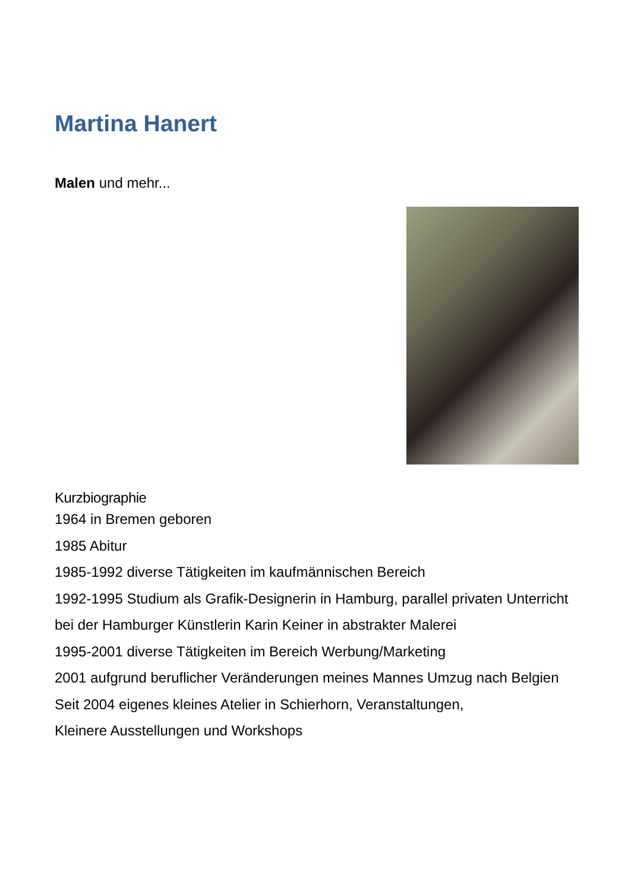Martina Hanert
Malen und mehr...
Kurzbiographie
1964 in Bremen geboren
1985 Abitur
1985-1992 diverse Tätigkeiten im kaufmännischen Bereich
1992-1995 Studium als Grafik-Designerin in Hamburg, parallel privaten Unterricht bei der Hamburger Künstlerin Karin Keiner in abstrakter Malerei
1995-2001 diverse Tätigkeiten im Bereich Werbung/Marketing
2001 aufgrund beruflicher Veränderungen meines Mannes Umzug nach Belgien
Seit 2004 eigenes kleines Atelier in Schierhorn, Veranstaltungen,
Kleinere Ausstellungen und Workshops